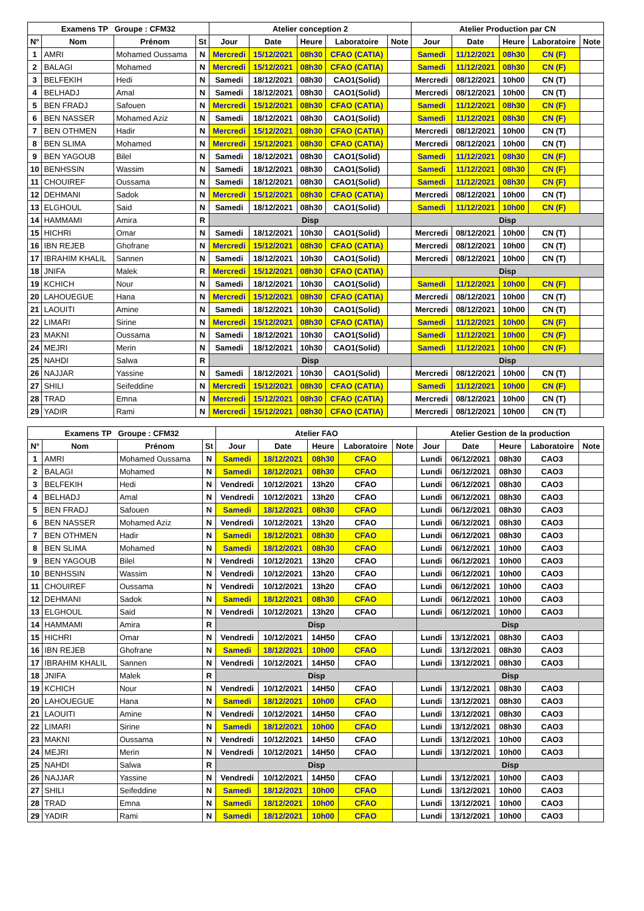| Examens TP Groupe : CFM32 | | | | Atelier conception 2 | | | | | Atelier Production par CN | | | | |
| --- | --- | --- | --- | --- | --- | --- | --- | --- | --- | --- | --- | --- | --- |
| N° | Nom | Prénom | St | Jour | Date | Heure | Laboratoire | Note | Jour | Date | Heure | Laboratoire | Note |
| 1 | AMRI | Mohamed Oussama | N | Mercredi | 15/12/2021 | 08h30 | CFAO (CATIA) | | Samedi | 11/12/2021 | 08h30 | CN (F) | |
| 2 | BALAGI | Mohamed | N | Mercredi | 15/12/2021 | 08h30 | CFAO (CATIA) | | Samedi | 11/12/2021 | 08h30 | CN (F) | |
| 3 | BELFEKIH | Hedi | N | Samedi | 18/12/2021 | 08h30 | CAO1(Solid) | | Mercredi | 08/12/2021 | 10h00 | CN (T) | |
| 4 | BELHADJ | Amal | N | Samedi | 18/12/2021 | 08h30 | CAO1(Solid) | | Mercredi | 08/12/2021 | 10h00 | CN (T) | |
| 5 | BEN FRADJ | Safouen | N | Mercredi | 15/12/2021 | 08h30 | CFAO (CATIA) | | Samedi | 11/12/2021 | 08h30 | CN (F) | |
| 6 | BEN NASSER | Mohamed Aziz | N | Samedi | 18/12/2021 | 08h30 | CAO1(Solid) | | Samedi | 11/12/2021 | 08h30 | CN (F) | |
| 7 | BEN OTHMEN | Hadir | N | Mercredi | 15/12/2021 | 08h30 | CFAO (CATIA) | | Mercredi | 08/12/2021 | 10h00 | CN (T) | |
| 8 | BEN SLIMA | Mohamed | N | Mercredi | 15/12/2021 | 08h30 | CFAO (CATIA) | | Mercredi | 08/12/2021 | 10h00 | CN (T) | |
| 9 | BEN YAGOUB | Bilel | N | Samedi | 18/12/2021 | 08h30 | CAO1(Solid) | | Samedi | 11/12/2021 | 08h30 | CN (F) | |
| 10 | BENHSSIN | Wassim | N | Samedi | 18/12/2021 | 08h30 | CAO1(Solid) | | Samedi | 11/12/2021 | 08h30 | CN (F) | |
| 11 | CHOUIREF | Oussama | N | Samedi | 18/12/2021 | 08h30 | CAO1(Solid) | | Samedi | 11/12/2021 | 08h30 | CN (F) | |
| 12 | DEHMANI | Sadok | N | Mercredi | 15/12/2021 | 08h30 | CFAO (CATIA) | | Mercredi | 08/12/2021 | 10h00 | CN (T) | |
| 13 | ELGHOUL | Said | N | Samedi | 18/12/2021 | 08h30 | CAO1(Solid) | | Samedi | 11/12/2021 | 10h00 | CN (F) | |
| 14 | HAMMAMI | Amira | R | Disp | | | | | Disp | | | | |
| 15 | HICHRI | Omar | N | Samedi | 18/12/2021 | 10h30 | CAO1(Solid) | | Mercredi | 08/12/2021 | 10h00 | CN (T) | |
| 16 | IBN REJEB | Ghofrane | N | Mercredi | 15/12/2021 | 08h30 | CFAO (CATIA) | | Mercredi | 08/12/2021 | 10h00 | CN (T) | |
| 17 | IBRAHIM KHALIL | Sannen | N | Samedi | 18/12/2021 | 10h30 | CAO1(Solid) | | Mercredi | 08/12/2021 | 10h00 | CN (T) | |
| 18 | JNIFA | Malek | R | Mercredi | 15/12/2021 | 08h30 | CFAO (CATIA) | | Disp | | | | |
| 19 | KCHICH | Nour | N | Samedi | 18/12/2021 | 10h30 | CAO1(Solid) | | Samedi | 11/12/2021 | 10h00 | CN (F) | |
| 20 | LAHOUEGUE | Hana | N | Mercredi | 15/12/2021 | 08h30 | CFAO (CATIA) | | Mercredi | 08/12/2021 | 10h00 | CN (T) | |
| 21 | LAOUITI | Amine | N | Samedi | 18/12/2021 | 10h30 | CAO1(Solid) | | Mercredi | 08/12/2021 | 10h00 | CN (T) | |
| 22 | LIMARI | Sirine | N | Mercredi | 15/12/2021 | 08h30 | CFAO (CATIA) | | Samedi | 11/12/2021 | 10h00 | CN (F) | |
| 23 | MAKNI | Oussama | N | Samedi | 18/12/2021 | 10h30 | CAO1(Solid) | | Samedi | 11/12/2021 | 10h00 | CN (F) | |
| 24 | MEJRI | Merin | N | Samedi | 18/12/2021 | 10h30 | CAO1(Solid) | | Samedi | 11/12/2021 | 10h00 | CN (F) | |
| 25 | NAHDI | Salwa | R | Disp | | | | | Disp | | | | |
| 26 | NAJJAR | Yassine | N | Samedi | 18/12/2021 | 10h30 | CAO1(Solid) | | Mercredi | 08/12/2021 | 10h00 | CN (T) | |
| 27 | SHILI | Seifeddine | N | Mercredi | 15/12/2021 | 08h30 | CFAO (CATIA) | | Samedi | 11/12/2021 | 10h00 | CN (F) | |
| 28 | TRAD | Emna | N | Mercredi | 15/12/2021 | 08h30 | CFAO (CATIA) | | Mercredi | 08/12/2021 | 10h00 | CN (T) | |
| 29 | YADIR | Rami | N | Mercredi | 15/12/2021 | 08h30 | CFAO (CATIA) | | Mercredi | 08/12/2021 | 10h00 | CN (T) | |
| Examens TP Groupe : CFM32 | | | | Atelier FAO | | | | | Atelier Gestion de la production | | | | |
| --- | --- | --- | --- | --- | --- | --- | --- | --- | --- | --- | --- | --- | --- |
| N° | Nom | Prénom | St | Jour | Date | Heure | Laboratoire | Note | Jour | Date | Heure | Laboratoire | Note |
| 1 | AMRI | Mohamed Oussama | N | Samedi | 18/12/2021 | 08h30 | CFAO | | Lundi | 06/12/2021 | 08h30 | CAO3 | |
| 2 | BALAGI | Mohamed | N | Samedi | 18/12/2021 | 08h30 | CFAO | | Lundi | 06/12/2021 | 08h30 | CAO3 | |
| 3 | BELFEKIH | Hedi | N | Vendredi | 10/12/2021 | 13h20 | CFAO | | Lundi | 06/12/2021 | 08h30 | CAO3 | |
| 4 | BELHADJ | Amal | N | Vendredi | 10/12/2021 | 13h20 | CFAO | | Lundi | 06/12/2021 | 08h30 | CAO3 | |
| 5 | BEN FRADJ | Safouen | N | Samedi | 18/12/2021 | 08h30 | CFAO | | Lundi | 06/12/2021 | 08h30 | CAO3 | |
| 6 | BEN NASSER | Mohamed Aziz | N | Vendredi | 10/12/2021 | 13h20 | CFAO | | Lundi | 06/12/2021 | 08h30 | CAO3 | |
| 7 | BEN OTHMEN | Hadir | N | Samedi | 18/12/2021 | 08h30 | CFAO | | Lundi | 06/12/2021 | 08h30 | CAO3 | |
| 8 | BEN SLIMA | Mohamed | N | Samedi | 18/12/2021 | 08h30 | CFAO | | Lundi | 06/12/2021 | 10h00 | CAO3 | |
| 9 | BEN YAGOUB | Bilel | N | Vendredi | 10/12/2021 | 13h20 | CFAO | | Lundi | 06/12/2021 | 10h00 | CAO3 | |
| 10 | BENHSSIN | Wassim | N | Vendredi | 10/12/2021 | 13h20 | CFAO | | Lundi | 06/12/2021 | 10h00 | CAO3 | |
| 11 | CHOUIREF | Oussama | N | Vendredi | 10/12/2021 | 13h20 | CFAO | | Lundi | 06/12/2021 | 10h00 | CAO3 | |
| 12 | DEHMANI | Sadok | N | Samedi | 18/12/2021 | 08h30 | CFAO | | Lundi | 06/12/2021 | 10h00 | CAO3 | |
| 13 | ELGHOUL | Said | N | Vendredi | 10/12/2021 | 13h20 | CFAO | | Lundi | 06/12/2021 | 10h00 | CAO3 | |
| 14 | HAMMAMI | Amira | R | Disp | | | | | Disp | | | | |
| 15 | HICHRI | Omar | N | Vendredi | 10/12/2021 | 14H50 | CFAO | | Lundi | 13/12/2021 | 08h30 | CAO3 | |
| 16 | IBN REJEB | Ghofrane | N | Samedi | 18/12/2021 | 10h00 | CFAO | | Lundi | 13/12/2021 | 08h30 | CAO3 | |
| 17 | IBRAHIM KHALIL | Sannen | N | Vendredi | 10/12/2021 | 14H50 | CFAO | | Lundi | 13/12/2021 | 08h30 | CAO3 | |
| 18 | JNIFA | Malek | R | Disp | | | | | Disp | | | | |
| 19 | KCHICH | Nour | N | Vendredi | 10/12/2021 | 14H50 | CFAO | | Lundi | 13/12/2021 | 08h30 | CAO3 | |
| 20 | LAHOUEGUE | Hana | N | Samedi | 18/12/2021 | 10h00 | CFAO | | Lundi | 13/12/2021 | 08h30 | CAO3 | |
| 21 | LAOUITI | Amine | N | Vendredi | 10/12/2021 | 14H50 | CFAO | | Lundi | 13/12/2021 | 08h30 | CAO3 | |
| 22 | LIMARI | Sirine | N | Samedi | 18/12/2021 | 10h00 | CFAO | | Lundi | 13/12/2021 | 08h30 | CAO3 | |
| 23 | MAKNI | Oussama | N | Vendredi | 10/12/2021 | 14H50 | CFAO | | Lundi | 13/12/2021 | 10h00 | CAO3 | |
| 24 | MEJRI | Merin | N | Vendredi | 10/12/2021 | 14H50 | CFAO | | Lundi | 13/12/2021 | 10h00 | CAO3 | |
| 25 | NAHDI | Salwa | R | Disp | | | | | Disp | | | | |
| 26 | NAJJAR | Yassine | N | Vendredi | 10/12/2021 | 14H50 | CFAO | | Lundi | 13/12/2021 | 10h00 | CAO3 | |
| 27 | SHILI | Seifeddine | N | Samedi | 18/12/2021 | 10h00 | CFAO | | Lundi | 13/12/2021 | 10h00 | CAO3 | |
| 28 | TRAD | Emna | N | Samedi | 18/12/2021 | 10h00 | CFAO | | Lundi | 13/12/2021 | 10h00 | CAO3 | |
| 29 | YADIR | Rami | N | Samedi | 18/12/2021 | 10h00 | CFAO | | Lundi | 13/12/2021 | 10h00 | CAO3 | |